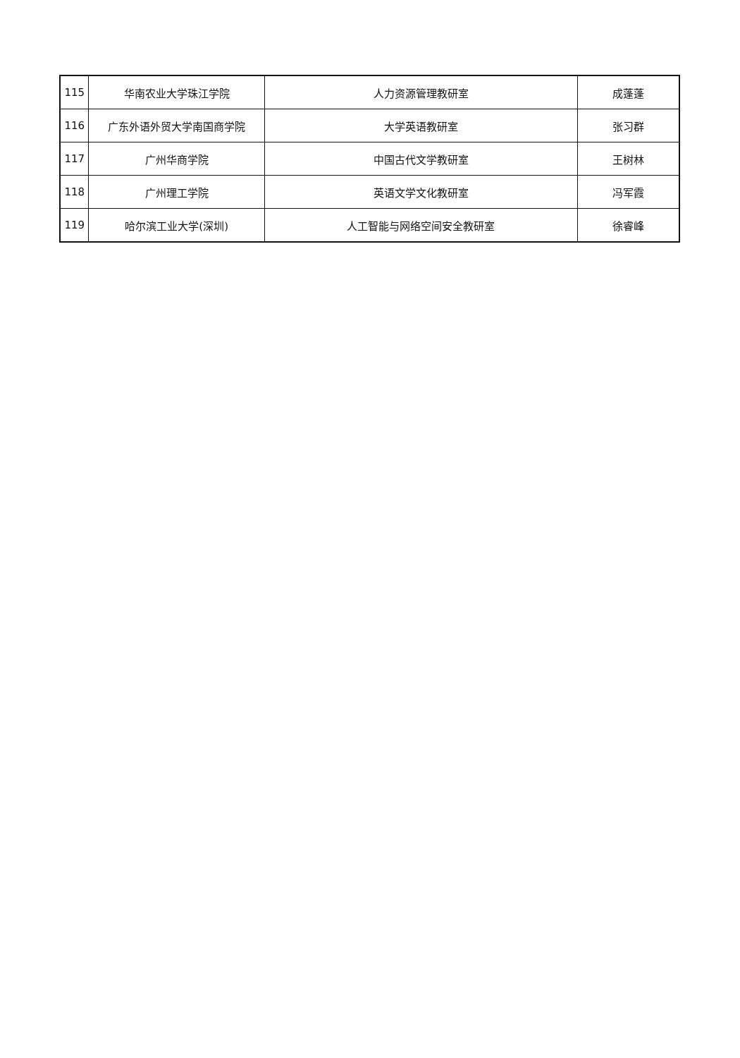| 115 | 华南农业大学珠江学院 | 人力资源管理教研室 | 成蓬蓬 |
| 116 | 广东外语外贸大学南国商学院 | 大学英语教研室 | 张习群 |
| 117 | 广州华商学院 | 中国古代文学教研室 | 王树林 |
| 118 | 广州理工学院 | 英语文学文化教研室 | 冯军霞 |
| 119 | 哈尔滨工业大学(深圳) | 人工智能与网络空间安全教研室 | 徐睿峰 |